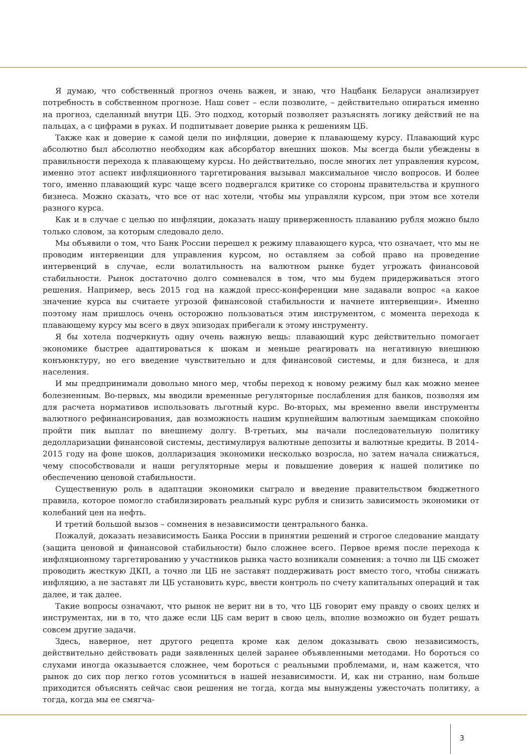Я думаю, что собственный прогноз очень важен, и знаю, что Нацбанк Беларуси анализирует потребность в собственном прогнозе. Наш совет – если позволите, – действительно опираться именно на прогноз, сделанный внутри ЦБ. Это подход, который позволяет разъяснять логику действий не на пальцах, а с цифрами в руках. И подпитывает доверие рынка к решениям ЦБ.
Также как и доверие к самой цели по инфляции, доверие к плавающему курсу. Плавающий курс абсолютно был абсолютно необходим как абсорбатор внешних шоков. Мы всегда были убеждены в правильности перехода к плавающему курсы. Но действительно, после многих лет управления курсом, именно этот аспект инфляционного таргетирования вызывал максимальное число вопросов. И более того, именно плавающий курс чаще всего подвергался критике со стороны правительства и крупного бизнеса. Можно сказать, что все от нас хотели, чтобы мы управляли курсом, при этом все хотели разного курса.
Как и в случае с целью по инфляции, доказать нашу приверженность плаванию рубля можно было только словом, за которым следовало дело.
Мы объявили о том, что Банк России перешел к режиму плавающего курса, что означает, что мы не проводим интервенции для управления курсом, но оставляем за собой право на проведение интервенций в случае, если волатильность на валютном рынке будет угрожать финансовой стабильности. Рынок достаточно долго сомневался в том, что мы будем придерживаться этого решения. Например, весь 2015 год на каждой пресс-конференции мне задавали вопрос «а какое значение курса вы считаете угрозой финансовой стабильности и начнете интервенции». Именно поэтому нам пришлось очень осторожно пользоваться этим инструментом, с момента перехода к плавающему курсу мы всего в двух эпизодах прибегали к этому инструменту.
Я бы хотела подчеркнуть одну очень важную вещь: плавающий курс действительно помогает экономике быстрее адаптироваться к шокам и меньше реагировать на негативную внешнюю конъюнктуру, но его введение чувствительно и для финансовой системы, и для бизнеса, и для населения.
И мы предпринимали довольно много мер, чтобы переход к новому режиму был как можно менее болезненным. Во-первых, мы вводили временные регуляторные послабления для банков, позволяя им для расчета нормативов использовать льготный курс. Во-вторых, мы временно ввели инструменты валютного рефинансирования, дав возможность нашим крупнейшим валютным заемщикам спокойно пройти пик выплат по внешнему долгу. В-третьих, мы начали последовательную политику дедолларизации финансовой системы, дестимулируя валютные депозиты и валютные кредиты. В 2014–2015 году на фоне шоков, долларизация экономики несколько возросла, но затем начала снижаться, чему способствовали и наши регуляторные меры и повышение доверия к нашей политике по обеспечению ценовой стабильности.
Существенную роль в адаптации экономики сыграло и введение правительством бюджетного правила, которое помогло стабилизировать реальный курс рубля и снизить зависимость экономики от колебаний цен на нефть.
И третий большой вызов – сомнения в независимости центрального банка.
Пожалуй, доказать независимость Банка России в принятии решений и строгое следование мандату (защита ценовой и финансовой стабильности) было сложнее всего. Первое время после перехода к инфляционному таргетированию у участников рынка часто возникали сомнения: а точно ли ЦБ сможет проводить жесткую ДКП, а точно ли ЦБ не заставят поддерживать рост вместо того, чтобы снижать инфляцию, а не заставят ли ЦБ установить курс, ввести контроль по счету капитальных операций и так далее, и так далее.
Такие вопросы означают, что рынок не верит ни в то, что ЦБ говорит ему правду о своих целях и инструментах, ни в то, что даже если ЦБ сам верит в свою цель, вполне возможно он будет решать совсем другие задачи.
Здесь, наверное, нет другого рецепта кроме как делом доказывать свою независимость, действительно действовать ради заявленных целей заранее объявленными методами. Но бороться со слухами иногда оказывается сложнее, чем бороться с реальными проблемами, и, нам кажется, что рынок до сих пор легко готов усомниться в нашей независимости. И, как ни странно, нам больше приходится объяснять сейчас свои решения не тогда, когда мы вынуждены ужесточать политику, а тогда, когда мы ее смягча-
3